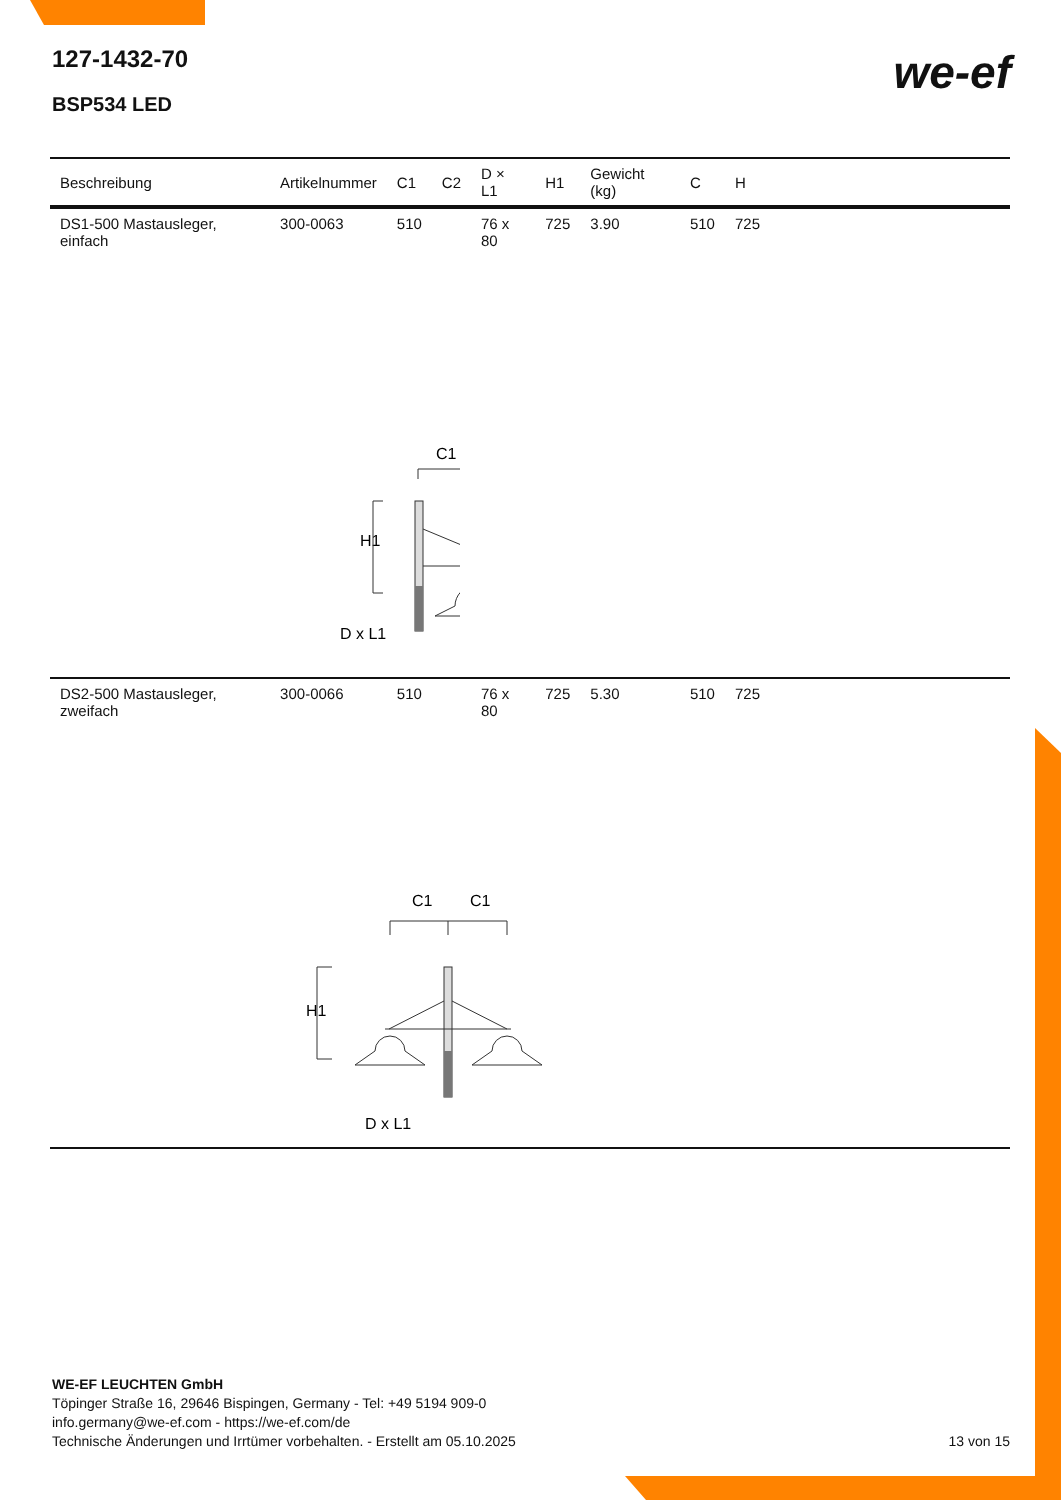127-1432-70
BSP534 LED
we-ef
| Beschreibung | Artikelnummer | C1 | C2 | D × L1 | H1 | Gewicht (kg) | C | H | |
| --- | --- | --- | --- | --- | --- | --- | --- | --- | --- |
| DS1-500 Mastausleger, einfach | 300-0063 | 510 | | 76 x 80 | 725 | 3.90 | 510 | 725 | |
| C1 H1 D x L1 | | | | | | | | | |
| DS2-500 Mastausleger, zweifach | 300-0066 | 510 | | 76 x 80 | 725 | 5.30 | 510 | 725 | |
| C1 C1 H1 D x L1 | | | | | | | | | |
WE-EF LEUCHTEN GmbH
Töpinger Straße 16, 29646 Bispingen, Germany - Tel: +49 5194 909-0
info.germany@we-ef.com - https://we-ef.com/de
Technische Änderungen und Irrtümer vorbehalten. - Erstellt am 05.10.2025
13 von 15